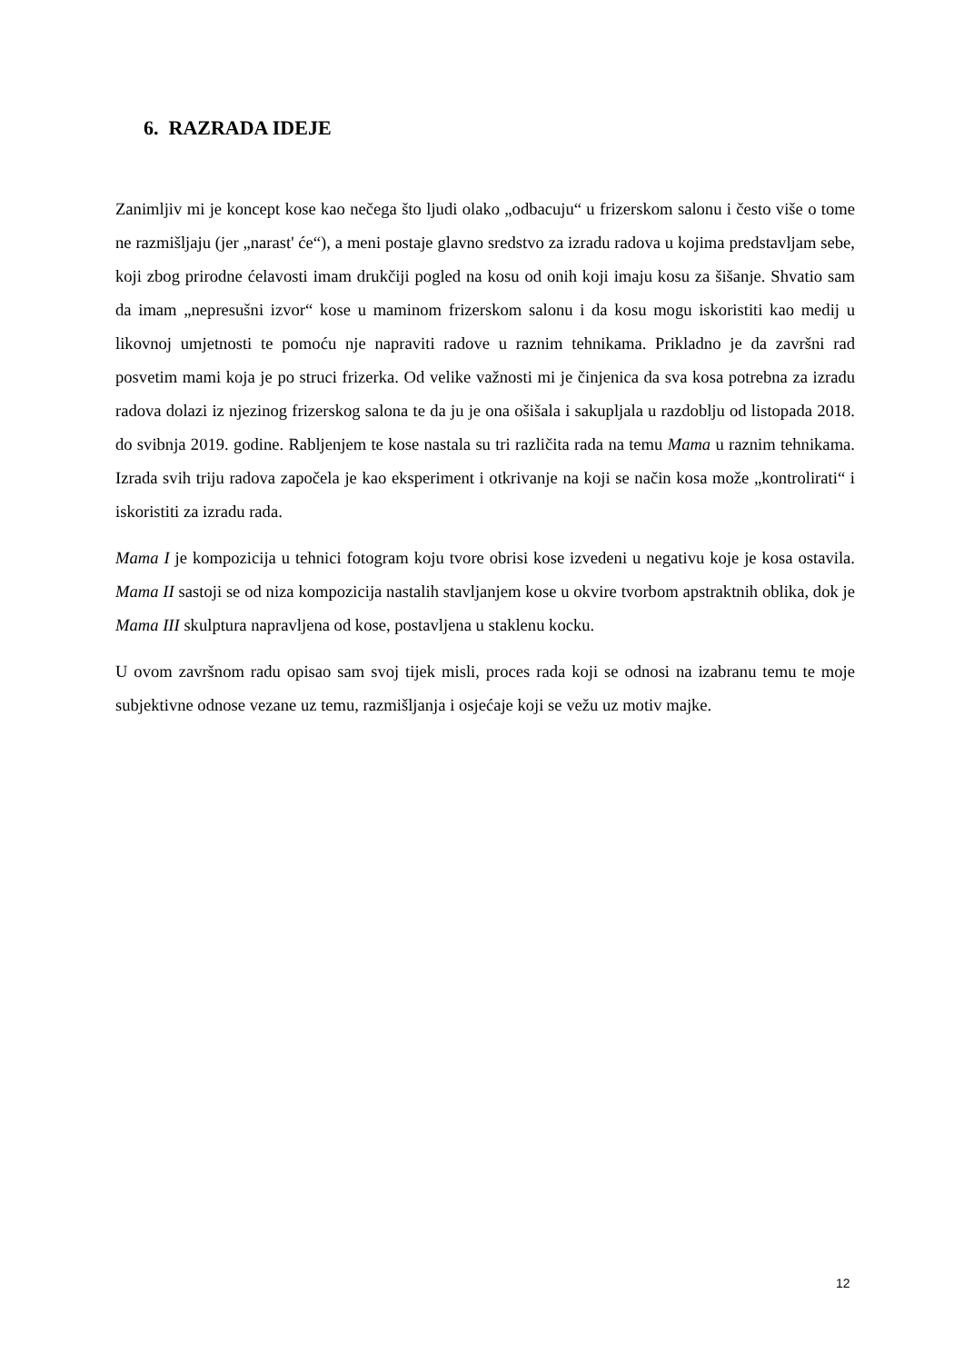6. RAZRADA IDEJE
Zanimljiv mi je koncept kose kao nečega što ljudi olako „odbacuju“ u frizerskom salonu i često više o tome ne razmišljaju (jer „narast' će“), a meni postaje glavno sredstvo za izradu radova u kojima predstavljam sebe, koji zbog prirodne ćelavosti imam drukčiji pogled na kosu od onih koji imaju kosu za šišanje. Shvatio sam da imam „nepresušni izvor“ kose u maminom frizerskom salonu i da kosu mogu iskoristiti kao medij u likovnoj umjetnosti te pomoću nje napraviti radove u raznim tehnikama. Prikladno je da završni rad posvetim mami koja je po struci frizerka. Od velike važnosti mi je činjenica da sva kosa potrebna za izradu radova dolazi iz njezinog frizerskog salona te da ju je ona ošišala i sakupljala u razdoblju od listopada 2018. do svibnja 2019. godine. Rabljenjem te kose nastala su tri različita rada na temu Mama u raznim tehnikama. Izrada svih triju radova započela je kao eksperiment i otkrivanje na koji se način kosa može „kontrolirati“ i iskoristiti za izradu rada.
Mama I je kompozicija u tehnici fotogram koju tvore obrisi kose izvedeni u negativu koje je kosa ostavila. Mama II sastoji se od niza kompozicija nastalih stavljanjem kose u okvire tvorbom apstraktnih oblika, dok je Mama III skulptura napravljena od kose, postavljena u staklenu kocku.
U ovom završnom radu opisao sam svoj tijek misli, proces rada koji se odnosi na izabranu temu te moje subjektivne odnose vezane uz temu, razmišljanja i osjećaje koji se vežu uz motiv majke.
12